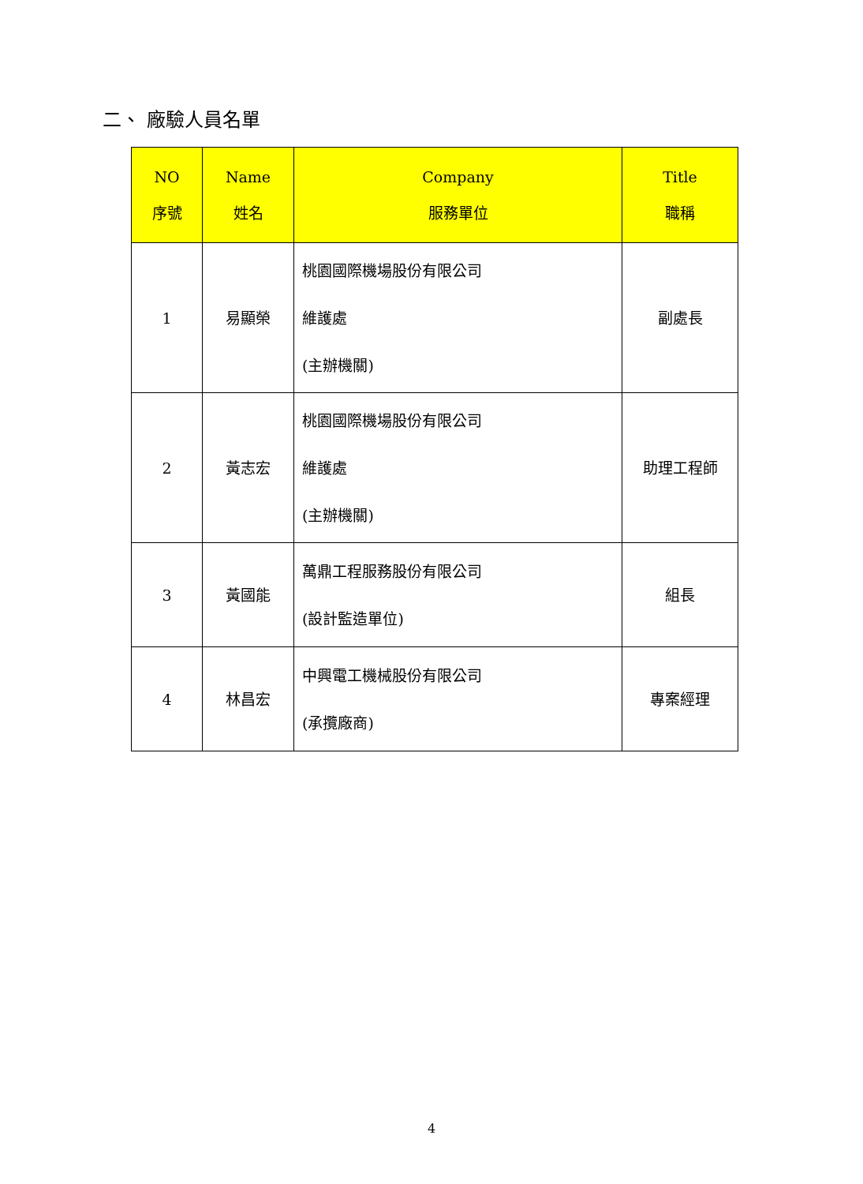二、 廠驗人員名單
| NO 序號 | Name 姓名 | Company 服務單位 | Title 職稱 |
| --- | --- | --- | --- |
| 1 | 易顯榮 | 桃園國際機場股份有限公司 維護處 (主辦機關) | 副處長 |
| 2 | 黃志宏 | 桃園國際機場股份有限公司 維護處 (主辦機關) | 助理工程師 |
| 3 | 黃國能 | 萬鼎工程服務股份有限公司 (設計監造單位) | 組長 |
| 4 | 林昌宏 | 中興電工機械股份有限公司 (承攬廠商) | 專案經理 |
4